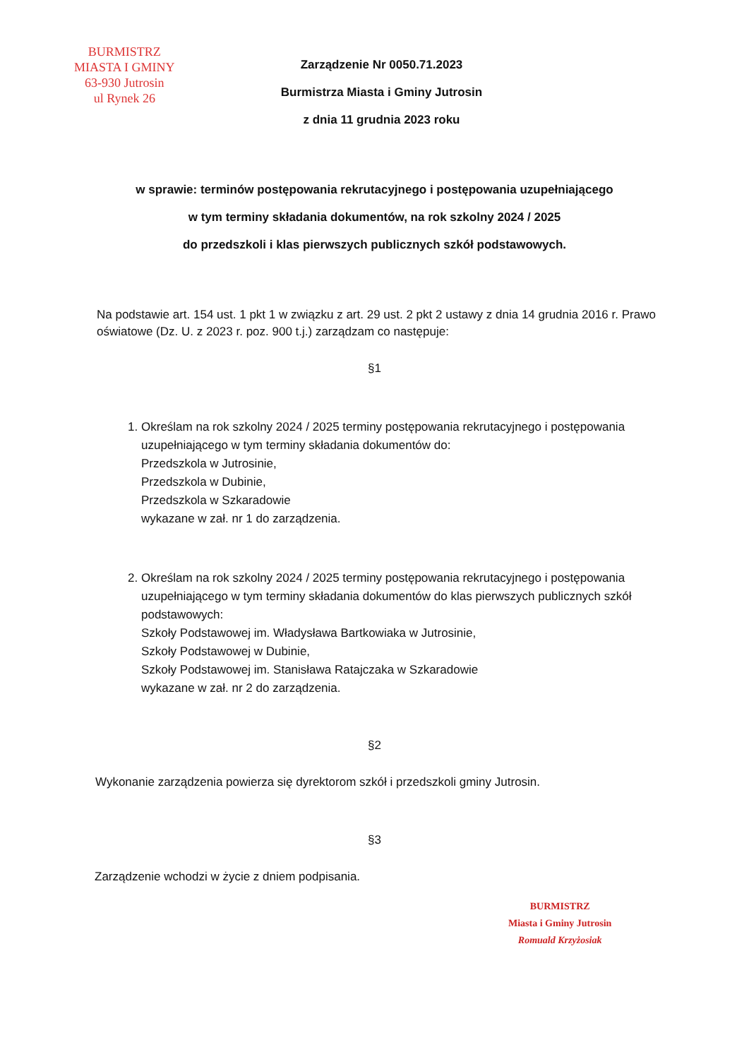BURMISTRZ
MIASTA I GMINY
63-930 Jutrosin
ul Rynek 26
Zarządzenie Nr 0050.71.2023
Burmistrza Miasta i Gminy Jutrosin
z dnia 11 grudnia 2023 roku
w sprawie: terminów postępowania rekrutacyjnego i postępowania uzupełniającego
w tym terminy składania dokumentów, na rok szkolny 2024 / 2025
do przedszkoli i klas pierwszych publicznych szkół podstawowych.
Na podstawie art. 154 ust. 1 pkt 1 w związku z art. 29 ust. 2 pkt 2 ustawy z dnia 14 grudnia 2016 r. Prawo oświatowe (Dz. U. z 2023 r. poz. 900 t.j.) zarządzam co następuje:
§1
1. Określam na rok szkolny 2024 / 2025 terminy postępowania rekrutacyjnego i postępowania uzupełniającego w tym terminy składania dokumentów do:
Przedszkola w Jutrosinie,
Przedszkola w Dubinie,
Przedszkola w Szkaradowie
wykazane w zał. nr 1 do zarządzenia.
2. Określam na rok szkolny 2024 / 2025 terminy postępowania rekrutacyjnego i postępowania uzupełniającego w tym terminy składania dokumentów do klas pierwszych publicznych szkół podstawowych:
Szkoły Podstawowej im. Władysława Bartkowiaka w Jutrosinie,
Szkoły Podstawowej w Dubinie,
Szkoły Podstawowej im. Stanisława Ratajczaka w Szkaradowie
wykazane w zał. nr 2 do zarządzenia.
§2
Wykonanie zarządzenia powierza się dyrektorom szkół i przedszkoli gminy Jutrosin.
§3
Zarządzenie wchodzi w życie z dniem podpisania.
BURMISTRZ
Miasta i Gminy Jutrosin
Romuald Krzyżosiak